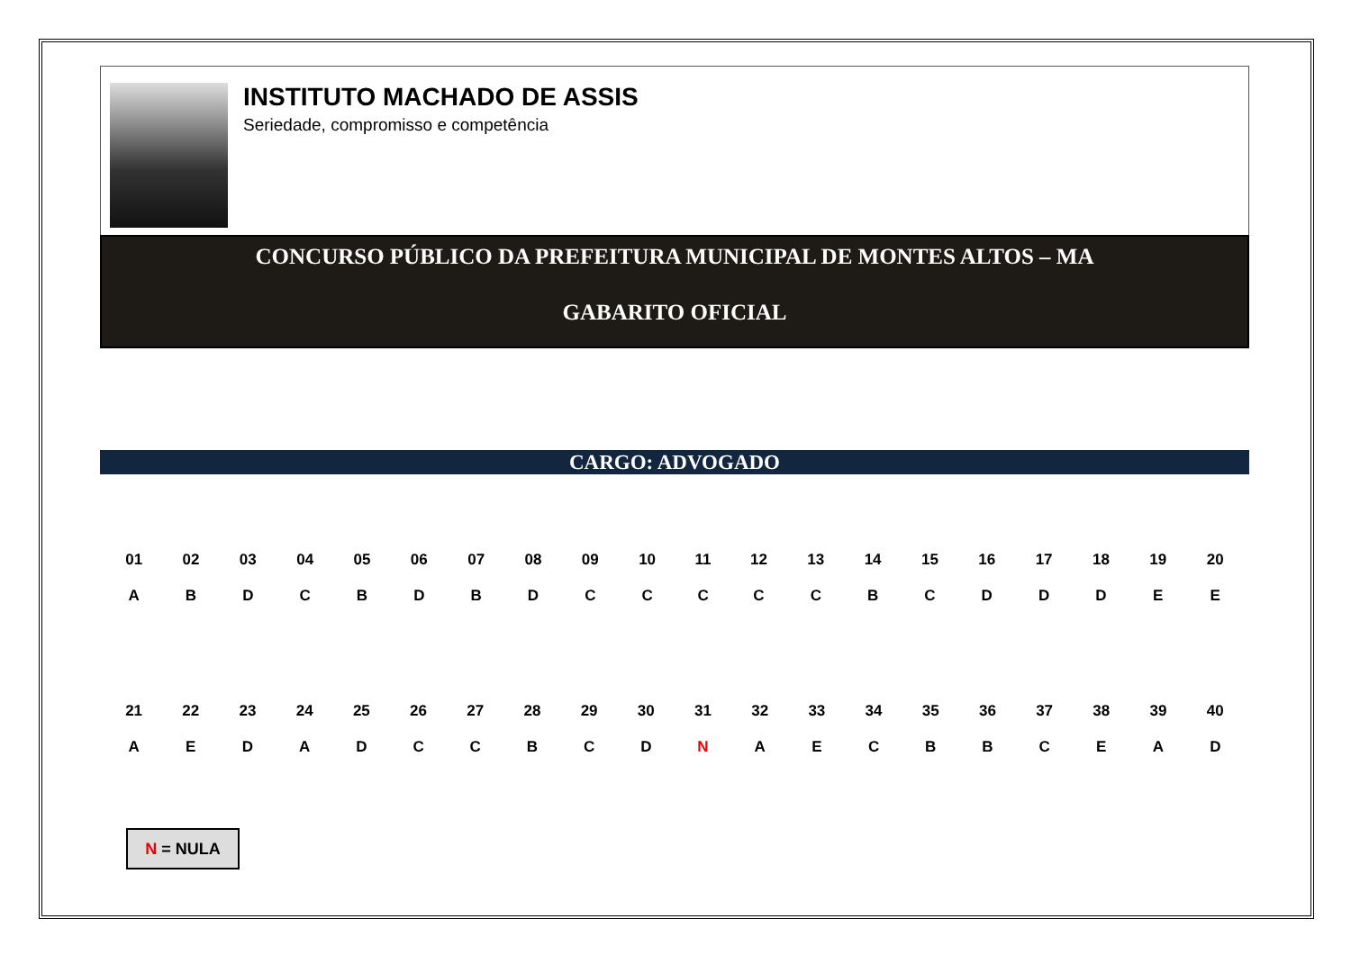INSTITUTO MACHADO DE ASSIS
Seriedade, compromisso e competência
CONCURSO PÚBLICO DA PREFEITURA MUNICIPAL DE MONTES ALTOS – MA
GABARITO OFICIAL
CARGO: ADVOGADO
| 01 | 02 | 03 | 04 | 05 | 06 | 07 | 08 | 09 | 10 | 11 | 12 | 13 | 14 | 15 | 16 | 17 | 18 | 19 | 20 |
| --- | --- | --- | --- | --- | --- | --- | --- | --- | --- | --- | --- | --- | --- | --- | --- | --- | --- | --- | --- |
| A | B | D | C | B | D | B | D | C | C | C | C | C | B | C | D | D | D | E | E |
| 21 | 22 | 23 | 24 | 25 | 26 | 27 | 28 | 29 | 30 | 31 | 32 | 33 | 34 | 35 | 36 | 37 | 38 | 39 | 40 |
| --- | --- | --- | --- | --- | --- | --- | --- | --- | --- | --- | --- | --- | --- | --- | --- | --- | --- | --- | --- |
| A | E | D | A | D | C | C | B | C | D | N | A | E | C | B | B | C | E | A | D |
N = NULA